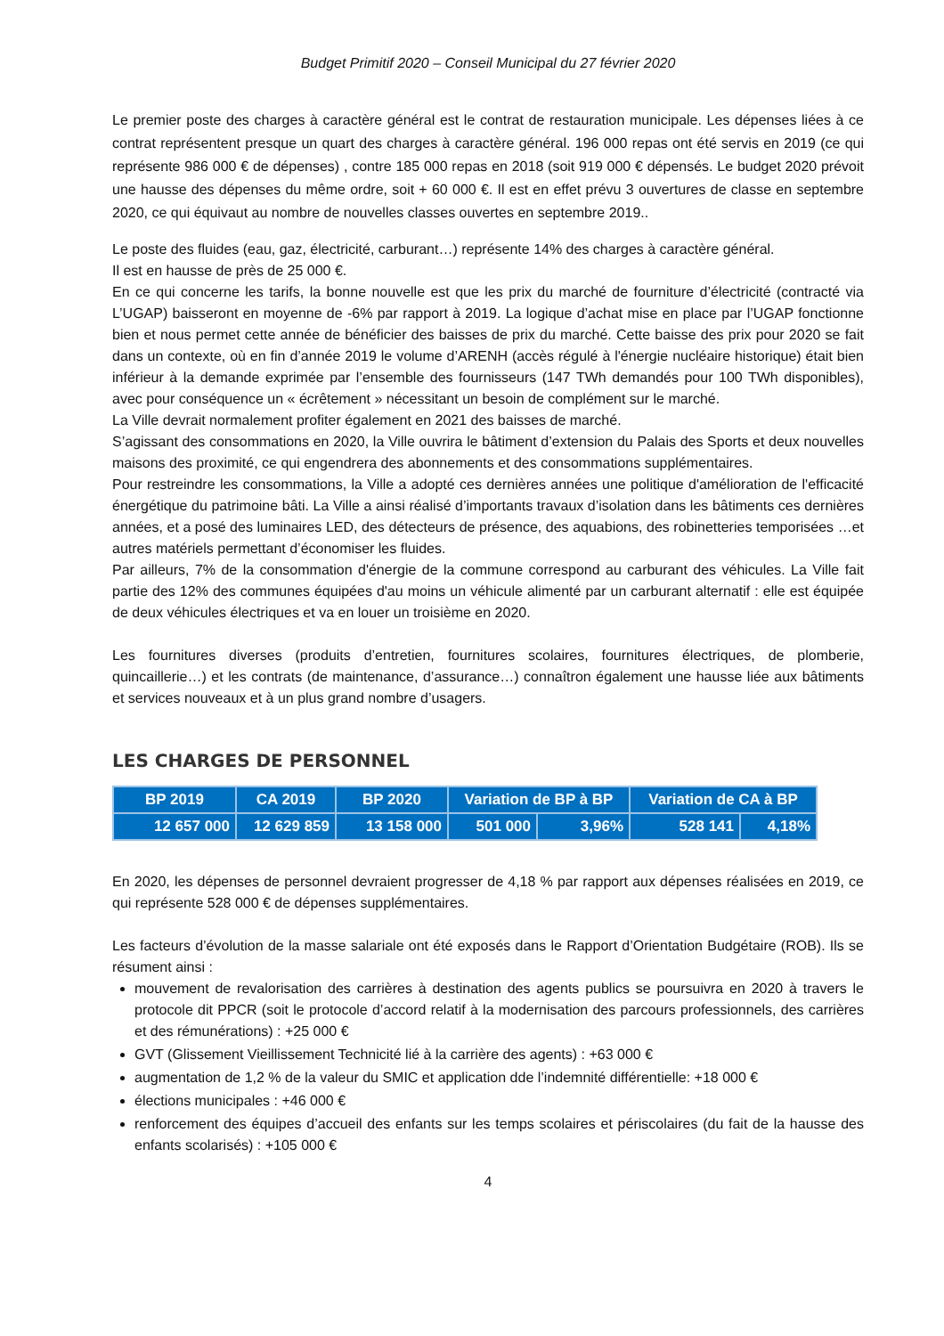Budget Primitif 2020 – Conseil Municipal du 27 février 2020
Le premier poste des charges à caractère général est le contrat de restauration municipale. Les dépenses liées à ce contrat représentent presque un quart des charges à caractère général. 196 000 repas ont été servis en 2019 (ce qui représente 986 000 € de dépenses) , contre 185 000 repas en 2018 (soit 919 000 € dépensés. Le budget 2020 prévoit une hausse des dépenses du même ordre, soit + 60 000 €. Il est en effet prévu 3 ouvertures de classe en septembre 2020, ce qui équivaut au nombre de nouvelles classes ouvertes en septembre 2019..
Le poste des fluides (eau, gaz, électricité, carburant…) représente 14% des charges à caractère général.
Il est en hausse de près de 25 000 €.
En ce qui concerne les tarifs, la bonne nouvelle est que les prix du marché de fourniture d’électricité (contracté via L’UGAP) baisseront en moyenne de -6% par rapport à 2019. La logique d’achat mise en place par l’UGAP fonctionne bien et nous permet cette année de bénéficier des baisses de prix du marché. Cette baisse des prix pour 2020 se fait dans un contexte, où en fin d’année 2019 le volume d’ARENH (accès régulé à l'énergie nucléaire historique) était bien inférieur à la demande exprimée par l’ensemble des fournisseurs (147 TWh demandés pour 100 TWh disponibles), avec pour conséquence un « écrêtement » nécessitant un besoin de complément sur le marché.
La Ville devrait normalement profiter également en 2021 des baisses de marché.
S’agissant des consommations en 2020, la Ville ouvrira le bâtiment d’extension du Palais des Sports et deux nouvelles maisons des proximité, ce qui engendrera des abonnements et des consommations supplémentaires.
Pour restreindre les consommations, la Ville a adopté ces dernières années une politique d'amélioration de l'efficacité énergétique du patrimoine bâti. La Ville a ainsi réalisé d’importants travaux d’isolation dans les bâtiments ces dernières années, et a posé des luminaires LED, des détecteurs de présence, des aquabions, des robinetteries temporisées …et autres matériels permettant d’économiser les fluides.
Par ailleurs, 7% de la consommation d'énergie de la commune correspond au carburant des véhicules. La Ville fait partie des 12% des communes équipées d'au moins un véhicule alimenté par un carburant alternatif : elle est équipée de deux véhicules électriques et va en louer un troisième en 2020.
Les fournitures diverses (produits d’entretien, fournitures scolaires, fournitures électriques, de plomberie, quincaillerie…) et les contrats (de maintenance, d’assurance…) connaîtron également une hausse liée aux bâtiments et services nouveaux et à un plus grand nombre d’usagers.
LES CHARGES DE PERSONNEL
| BP 2019 | CA 2019 | BP 2020 | Variation de BP à BP | | Variation de CA à BP | |
| --- | --- | --- | --- | --- | --- | --- |
| 12 657 000 | 12 629 859 | 13 158 000 | 501 000 | 3,96% | 528 141 | 4,18% |
En 2020, les dépenses de personnel devraient progresser de 4,18 % par rapport aux dépenses réalisées en 2019, ce qui représente 528 000 € de dépenses supplémentaires.
Les facteurs d’évolution de la masse salariale ont été exposés dans le Rapport d’Orientation Budgétaire (ROB). Ils se résument ainsi :
mouvement de revalorisation des carrières à destination des agents publics se poursuivra en 2020 à travers le protocole dit PPCR (soit le protocole d’accord relatif à la modernisation des parcours professionnels, des carrières et des rémunérations) : +25 000 €
GVT (Glissement Vieillissement Technicité lié à la carrière des agents) : +63 000 €
augmentation de 1,2 % de la valeur du SMIC et application dde l’indemnité différentielle: +18 000 €
élections municipales : +46 000 €
renforcement des équipes d’accueil des enfants sur les temps scolaires et périscolaires (du fait de la hausse des enfants scolarisés) : +105 000 €
4